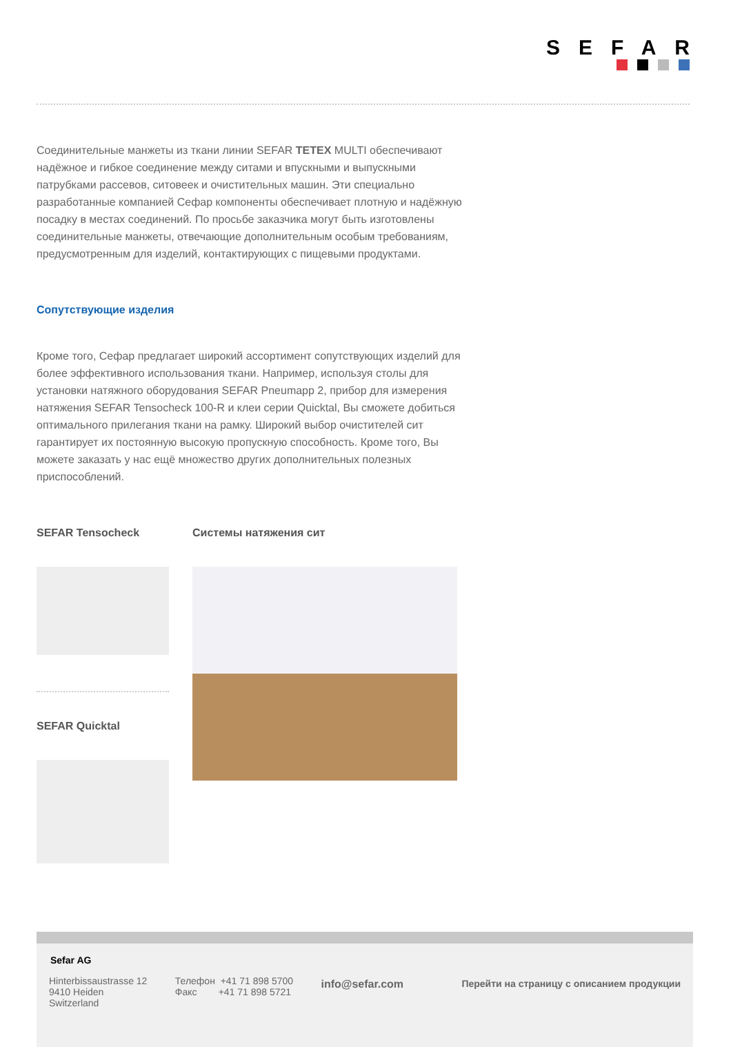SEFAR
Соединительные манжеты из ткани линии SEFAR TETEX MULTI обеспечивают надёжное и гибкое соединение между ситами и впускными и выпускными патрубками рассевов, ситовеек и очистительных машин. Эти специально разработанные компанией Сефар компоненты обеспечивает плотную и надёжную посадку в местах соединений. По просьбе заказчика могут быть изготовлены соединительные манжеты, отвечающие дополнительным особым требованиям, предусмотренным для изделий, контактирующих с пищевыми продуктами.
Сопутствующие изделия
Кроме того, Сефар предлагает широкий ассортимент сопутствующих изделий для более эффективного использования ткани. Например, используя столы для установки натяжного оборудования SEFAR Pneumapp 2, прибор для измерения натяжения SEFAR Tensocheck 100-R и клеи серии Quicktal, Вы сможете добиться оптимального прилегания ткани на рамку. Широкий выбор очистителей сит гарантирует их постоянную высокую пропускную способность. Кроме того, Вы можете заказать у нас ещё множество других дополнительных полезных приспособлений.
SEFAR Tensocheck
SEFAR Quicktal
Системы натяжения сит
Sefar AG
Hinterbissaustrasse 12
9410 Heiden
Switzerland
Телефон +41 71 898 5700
Факс +41 71 898 5721
info@sefar.com Перейти на страницу с описанием продукции